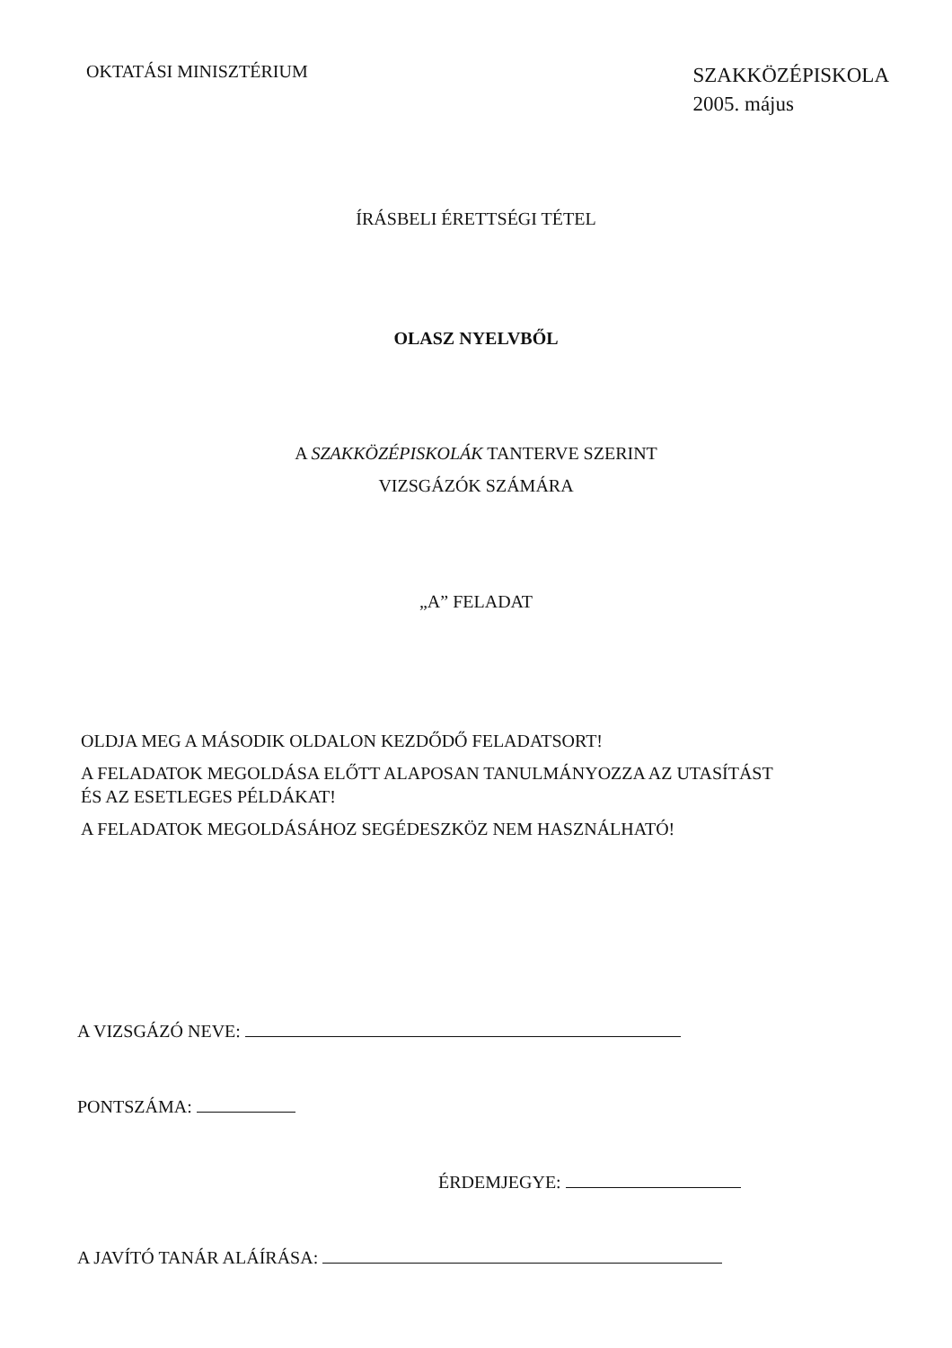OKTATÁSI MINISZTÉRIUM
SZAKKÖZÉPISKOLA
2005. május
ÍRÁSBELI ÉRETTSÉGI TÉTEL
OLASZ NYELVBŐL
A SZAKKÖZÉPISKOLÁK TANTERVE SZERINT
VIZSGÁZÓK SZÁMÁRA
„A” FELADAT
OLDJA MEG A MÁSODIK OLDALON KEZDŐDŐ FELADATSORT!
A FELADATOK MEGOLDÁSA ELŐTT ALAPOSAN TANULMÁNYOZZA AZ UTASÍTÁST
ÉS AZ ESETLEGES PÉLDÁKAT!
A FELADATOK MEGOLDÁSÁHOZ SEGÉDESZKÖZ NEM HASZNÁLHATÓ!
A VIZSGÁZÓ NEVE:
PONTSZÁMA:
ÉRDEMJEGYE:
A JAVÍTÓ TANÁR ALÁÍRÁSA: